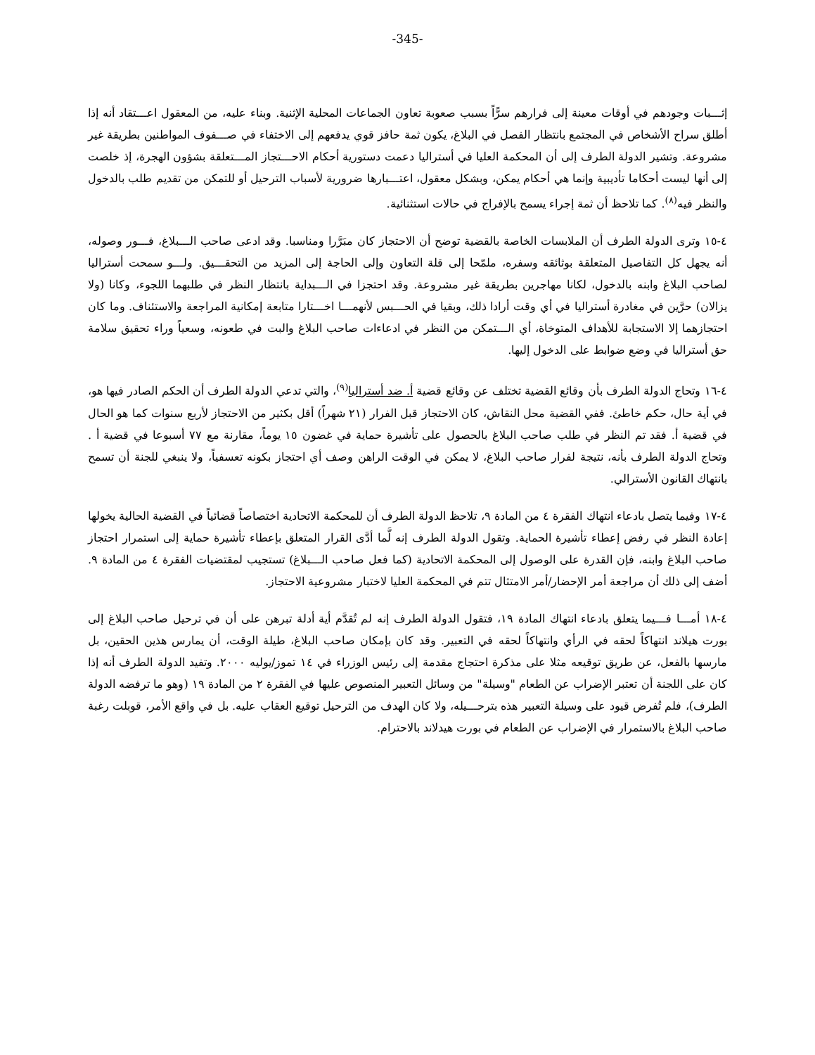-345-
إثـــبات وجودهم في أوقات معينة إلى فرارهم سرًّاً بسبب صعوبة تعاون الجماعات المحلية الإثنية. وبناء عليه، من المعقول اعـــتقاد أنه إذا أطلق سراح الأشخاص في المجتمع بانتظار الفصل في البلاغ، يكون ثمة حافز قوي يدفعهم إلى الاختفاء في صـــفوف المواطنين بطريقة غير مشروعة. وتشير الدولة الطرف إلى أن المحكمة العليا في أستراليا دعمت دستورية أحكام الاحـــتجاز المـــتعلقة بشؤون الهجرة، إذ خلصت إلى أنها ليست أحكاما تأديبية وإنما هي أحكام يمكن، وبشكل معقول، اعتـــبارها ضرورية لأسباب الترحيل أو للتمكن من تقديم طلب بالدخول والنظر فيه<sup>(٨)</sup>. كما تلاحظ أن ثمة إجراء يسمح بالإفراج في حالات استثنائية.
٤-١٥ وترى الدولة الطرف أن الملابسات الخاصة بالقضية توضح أن الاحتجاز كان مبَرَّرا ومناسبا. وقد ادعى صاحب الـــبلاغ، فـــور وصوله، أنه يجهل كل التفاصيل المتعلقة بوثائقه وسفره، ملمّحا إلى قلة التعاون وإلى الحاجة إلى المزيد من التحقـــيق. ولـــو سمحت أستراليا لصاحب البلاغ وابنه بالدخول، لكانا مهاجرين بطريقة غير مشروعة. وقد احتجزا في الـــبداية بانتظار النظر في طلبهما اللجوء، وكانا (ولا يزالان) حرَّين في مغادرة أستراليا في أي وقت أرادا ذلك، وبقيا في الحـــبس لأنهمـــا اخـــتارا متابعة إمكانية المراجعة والاستئناف. وما كان احتجازهما إلا الاستجابة للأهداف المتوخاة، أي الـــتمكن من النظر في ادعاءات صاحب البلاغ والبت في طعونه، وسعياً وراء تحقيق سلامة حق أستراليا في وضع ضوابط على الدخول إليها.
٤-١٦ وتحاج الدولة الطرف بأن وقائع القضية تختلف عن وقائع قضية أ. ضد أستراليا<sup>(٩)</sup>، والتي تدعي الدولة الطرف أن الحكم الصادر فيها هو، في أية حال، حكم خاطئ. ففي القضية محل النقاش، كان الاحتجاز قبل الفرار (٢١ شهراً) أقل بكثير من الاحتجاز لأربع سنوات كما هو الحال في قضية أ. فقد تم النظر في طلب صاحب البلاغ بالحصول على تأشيرة حماية في غضون ١٥ يوماً، مقارنة مع ٧٧ أسبوعا في قضية أ . وتحاج الدولة الطرف بأنه، نتيجة لفرار صاحب البلاغ، لا يمكن في الوقت الراهن وصف أي احتجاز بكونه تعسفياً، ولا ينبغي للجنة أن تسمح بانتهاك القانون الأسترالي.
٤-١٧ وفيما يتصل بادعاء انتهاك الفقرة ٤ من المادة ٩، تلاحظ الدولة الطرف أن للمحكمة الاتحادية اختصاصاً قضائياً في القضية الحالية يخولها إعادة النظر في رفض إعطاء تأشيرة الحماية. وتقول الدولة الطرف إنه لَّما أدَّى القرار المتعلق بإعطاء تأشيرة حماية إلى استمرار احتجاز صاحب البلاغ وابنه، فإن القدرة على الوصول إلى المحكمة الاتحادية (كما فعل صاحب الـــبلاغ) تستجيب لمقتضيات الفقرة ٤ من المادة ٩. أضف إلى ذلك أن مراجعة أمر الإحضار/أمر الامتثال تتم في المحكمة العليا لاختبار مشروعية الاحتجاز.
٤-١٨ أمـــا فـــيما يتعلق بادعاء انتهاك المادة ١٩، فتقول الدولة الطرف إنه لم تُقدَّم أية أدلة تبرهن على أن في ترحيل صاحب البلاغ إلى بورت هيلاند انتهاكاً لحقه في الرأي وانتهاكاً لحقه في التعبير. وقد كان بإمكان صاحب البلاغ، طيلة الوقت، أن يمارس هذين الحقين، بل مارسها بالفعل، عن طريق توقيعه مثلا على مذكرة احتجاج مقدمة إلى رئيس الوزراء في ١٤ تموز/يوليه ٢٠٠٠. وتفيد الدولة الطرف أنه إذا كان على اللجنة أن تعتبر الإضراب عن الطعام "وسيلة" من وسائل التعبير المنصوص عليها في الفقرة ٢ من المادة ١٩ (وهو ما ترفضه الدولة الطرف)، فلم تُفرض قيود على وسيلة التعبير هذه بترحـــيله، ولا كان الهدف من الترحيل توقيع العقاب عليه. بل في واقع الأمر، قوبلت رغبة صاحب البلاغ بالاستمرار في الإضراب عن الطعام في بورت هيدلاند بالاحترام.